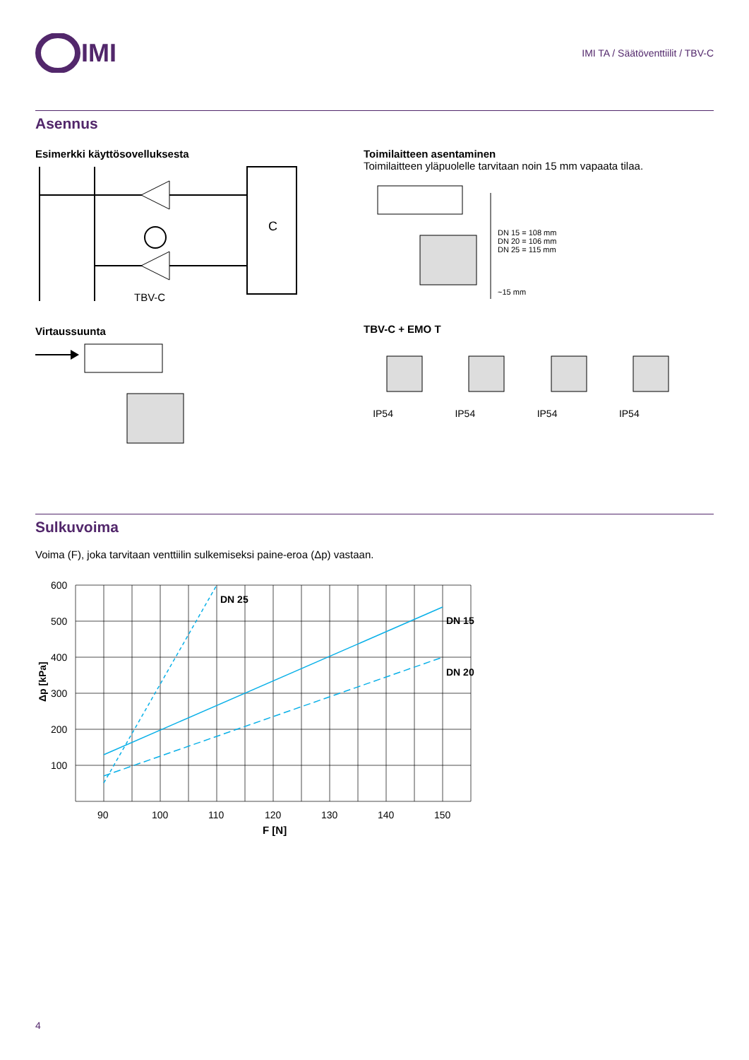IMI
IMI TA / Säätöventtiilit / TBV-C
Asennus
Esimerkki käyttösovelluksesta
C
TBV-C
Virtaussuunta
Toimilaitteen asentaminen
Toimilaitteen yläpuolelle tarvitaan noin 15 mm vapaata tilaa.
DN 15 = 108 mm
DN 20 = 106 mm
DN 25 = 115 mm
~15 mm
TBV-C + EMO T
IP54
IP54
IP54
IP54
Sulkuvoima
Voima (F), joka tarvitaan venttiilin sulkemiseksi paine-eroa (Δp) vastaan.
600
500
400
300
200
100
90
100
110
120
130
140
150
DN 25
DN 15
DN 20
F [N]
Δp [kPa]
4